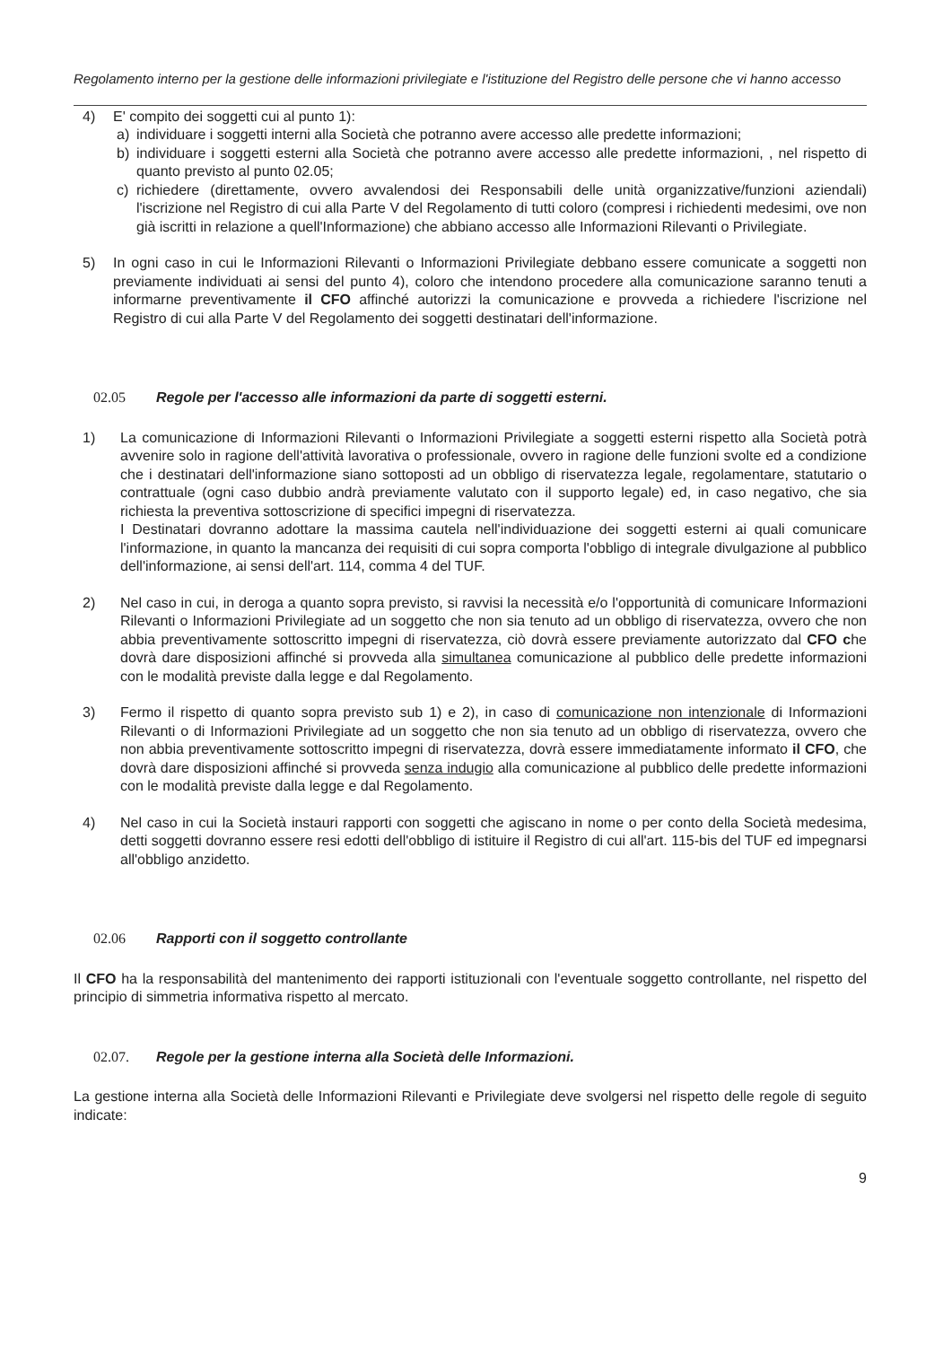Regolamento interno per la gestione delle informazioni privilegiate e l'istituzione del Registro delle persone che vi hanno accesso
4) E' compito dei soggetti cui al punto 1):
a) individuare i soggetti interni alla Società che potranno avere accesso alle predette informazioni;
b) individuare i soggetti esterni alla Società che potranno avere accesso alle predette informazioni, , nel rispetto di quanto previsto al punto 02.05;
c) richiedere (direttamente, ovvero avvalendosi dei Responsabili delle unità organizzative/funzioni aziendali) l'iscrizione nel Registro di cui alla Parte V del Regolamento di tutti coloro (compresi i richiedenti medesimi, ove non già iscritti in relazione a quell'Informazione) che abbiano accesso alle Informazioni Rilevanti o Privilegiate.
5) In ogni caso in cui le Informazioni Rilevanti o Informazioni Privilegiate debbano essere comunicate a soggetti non previamente individuati ai sensi del punto 4), coloro che intendono procedere alla comunicazione saranno tenuti a informarne preventivamente il CFO affinché autorizzi la comunicazione e provveda a richiedere l'iscrizione nel Registro di cui alla Parte V del Regolamento dei soggetti destinatari dell'informazione.
02.05 Regole per l'accesso alle informazioni da parte di soggetti esterni.
1) La comunicazione di Informazioni Rilevanti o Informazioni Privilegiate a soggetti esterni rispetto alla Società potrà avvenire solo in ragione dell'attività lavorativa o professionale, ovvero in ragione delle funzioni svolte ed a condizione che i destinatari dell'informazione siano sottoposti ad un obbligo di riservatezza legale, regolamentare, statutario o contrattuale (ogni caso dubbio andrà previamente valutato con il supporto legale) ed, in caso negativo, che sia richiesta la preventiva sottoscrizione di specifici impegni di riservatezza.
I Destinatari dovranno adottare la massima cautela nell'individuazione dei soggetti esterni ai quali comunicare l'informazione, in quanto la mancanza dei requisiti di cui sopra comporta l'obbligo di integrale divulgazione al pubblico dell'informazione, ai sensi dell'art. 114, comma 4 del TUF.
2) Nel caso in cui, in deroga a quanto sopra previsto, si ravvisi la necessità e/o l'opportunità di comunicare Informazioni Rilevanti o Informazioni Privilegiate ad un soggetto che non sia tenuto ad un obbligo di riservatezza, ovvero che non abbia preventivamente sottoscritto impegni di riservatezza, ciò dovrà essere previamente autorizzato dal CFO che dovrà dare disposizioni affinché si provveda alla simultanea comunicazione al pubblico delle predette informazioni con le modalità previste dalla legge e dal Regolamento.
3) Fermo il rispetto di quanto sopra previsto sub 1) e 2), in caso di comunicazione non intenzionale di Informazioni Rilevanti o di Informazioni Privilegiate ad un soggetto che non sia tenuto ad un obbligo di riservatezza, ovvero che non abbia preventivamente sottoscritto impegni di riservatezza, dovrà essere immediatamente informato il CFO, che dovrà dare disposizioni affinché si provveda senza indugio alla comunicazione al pubblico delle predette informazioni con le modalità previste dalla legge e dal Regolamento.
4) Nel caso in cui la Società instauri rapporti con soggetti che agiscano in nome o per conto della Società medesima, detti soggetti dovranno essere resi edotti dell'obbligo di istituire il Registro di cui all'art. 115-bis del TUF ed impegnarsi all'obbligo anzidetto.
02.06 Rapporti con il soggetto controllante
Il CFO ha la responsabilità del mantenimento dei rapporti istituzionali con l'eventuale soggetto controllante, nel rispetto del principio di simmetria informativa rispetto al mercato.
02.07. Regole per la gestione interna alla Società delle Informazioni.
La gestione interna alla Società delle Informazioni Rilevanti e Privilegiate deve svolgersi nel rispetto delle regole di seguito indicate:
9